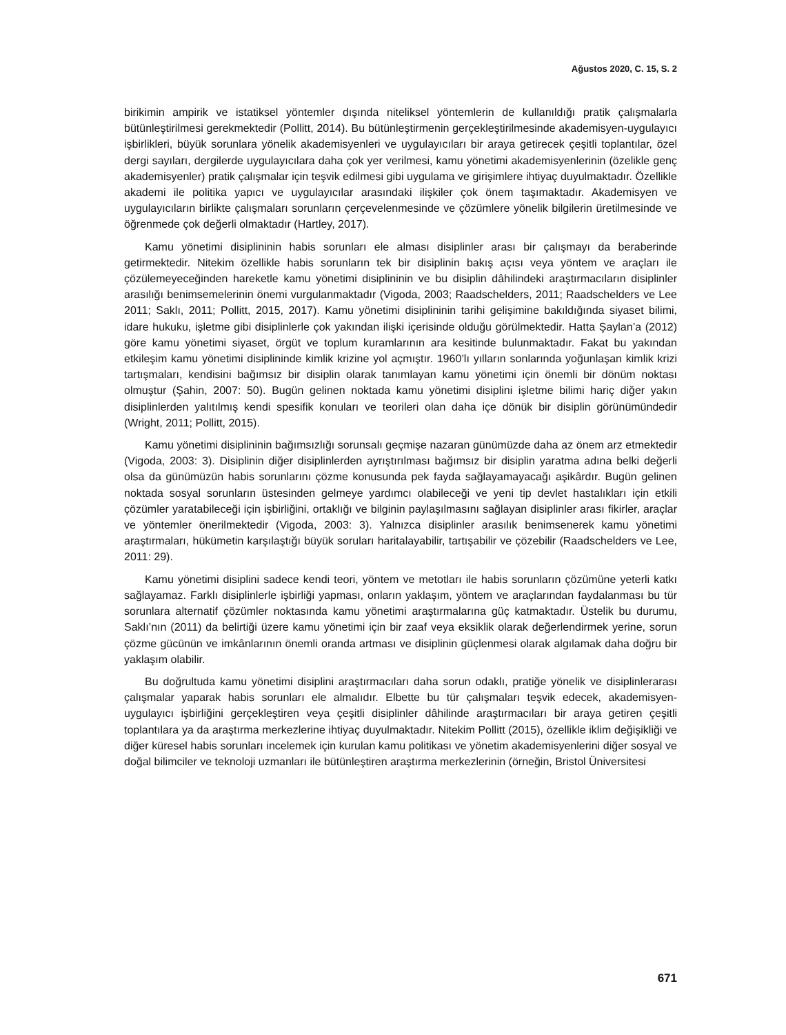Ağustos 2020, C. 15, S. 2
birikimin ampirik ve istatiksel yöntemler dışında niteliksel yöntemlerin de kullanıldığı pratik çalışmalarla bütünleştirilmesi gerekmektedir (Pollitt, 2014). Bu bütünleştirmenin gerçekleştirilmesinde akademisyen-uygulayıcı işbirlikleri, büyük sorunlara yönelik akademisyenleri ve uygulayıcıları bir araya getirecek çeşitli toplantılar, özel dergi sayıları, dergilerde uygulayıcılara daha çok yer verilmesi, kamu yönetimi akademisyenlerinin (özelikle genç akademisyenler) pratik çalışmalar için teşvik edilmesi gibi uygulama ve girişimlere ihtiyaç duyulmaktadır. Özellikle akademi ile politika yapıcı ve uygulayıcılar arasındaki ilişkiler çok önem taşımaktadır. Akademisyen ve uygulayıcıların birlikte çalışmaları sorunların çerçevelenmesinde ve çözümlere yönelik bilgilerin üretilmesinde ve öğrenmede çok değerli olmaktadır (Hartley, 2017).
Kamu yönetimi disiplininin habis sorunları ele alması disiplinler arası bir çalışmayı da beraberinde getirmektedir. Nitekim özellikle habis sorunların tek bir disiplinin bakış açısı veya yöntem ve araçları ile çözülemeyeceğinden hareketle kamu yönetimi disiplininin ve bu disiplin dâhilindeki araştırmacıların disiplinler arasılığı benimsemelerinin önemi vurgulanmaktadır (Vigoda, 2003; Raadschelders, 2011; Raadschelders ve Lee 2011; Saklı, 2011; Pollitt, 2015, 2017). Kamu yönetimi disiplininin tarihi gelişimine bakıldığında siyaset bilimi, idare hukuku, işletme gibi disiplinlerle çok yakından ilişki içerisinde olduğu görülmektedir. Hatta Şaylan’a (2012) göre kamu yönetimi siyaset, örgüt ve toplum kuramlarının ara kesitinde bulunmaktadır. Fakat bu yakından etkileşim kamu yönetimi disiplininde kimlik krizine yol açmıştır. 1960’lı yılların sonlarında yoğunlaşan kimlik krizi tartışmaları, kendisini bağımsız bir disiplin olarak tanımlayan kamu yönetimi için önemli bir dönüm noktası olmuştur (Şahin, 2007: 50). Bugün gelinen noktada kamu yönetimi disiplini işletme bilimi hariç diğer yakın disiplinlerden yalıtılmış kendi spesifik konuları ve teorileri olan daha içe dönük bir disiplin görünümündedir (Wright, 2011; Pollitt, 2015).
Kamu yönetimi disiplininin bağımsızlığı sorunsalı geçmişe nazaran günümüzde daha az önem arz etmektedir (Vigoda, 2003: 3). Disiplinin diğer disiplinlerden ayrıştırılması bağımsız bir disiplin yaratma adına belki değerli olsa da günümüzün habis sorunlarını çözme konusunda pek fayda sağlayamayacağı aşikârdır. Bugün gelinen noktada sosyal sorunların üstesinden gelmeye yardımcı olabileceği ve yeni tip devlet hastalıkları için etkili çözümler yaratabileceği için işbirliğini, ortaklığı ve bilginin paylaşılmasını sağlayan disiplinler arası fikirler, araçlar ve yöntemler önerilmektedir (Vigoda, 2003: 3). Yalnızca disiplinler arasılık benimsenerek kamu yönetimi araştırmaları, hükümetin karşılaştığı büyük soruları haritalayabilir, tartışabilir ve çözebilir (Raadschelders ve Lee, 2011: 29).
Kamu yönetimi disiplini sadece kendi teori, yöntem ve metotları ile habis sorunların çözümüne yeterli katkı sağlayamaz. Farklı disiplinlerle işbirliği yapması, onların yaklaşım, yöntem ve araçlarından faydalanması bu tür sorunlara alternatif çözümler noktasında kamu yönetimi araştırmalarına güç katmaktadır. Üstelik bu durumu, Saklı’nın (2011) da belirtiği üzere kamu yönetimi için bir zaaf veya eksiklik olarak değerlendirmek yerine, sorun çözme gücünün ve imkânlarının önemli oranda artması ve disiplinin güçlenmesi olarak algılamak daha doğru bir yaklaşım olabilir.
Bu doğrultuda kamu yönetimi disiplini araştırmacıları daha sorun odaklı, pratiğe yönelik ve disiplinlerarası çalışmalar yaparak habis sorunları ele almalıdır. Elbette bu tür çalışmaları teşvik edecek, akademisyen-uygulayıcı işbirliğini gerçekleştiren veya çeşitli disiplinler dâhilinde araştırmacıları bir araya getiren çeşitli toplantılara ya da araştırma merkezlerine ihtiyaç duyulmaktadır. Nitekim Pollitt (2015), özellikle iklim değişikliği ve diğer küresel habis sorunları incelemek için kurulan kamu politikası ve yönetim akademisyenlerini diğer sosyal ve doğal bilimciler ve teknoloji uzmanları ile bütünleştiren araştırma merkezlerinin (örneğin, Bristol Üniversitesi
671